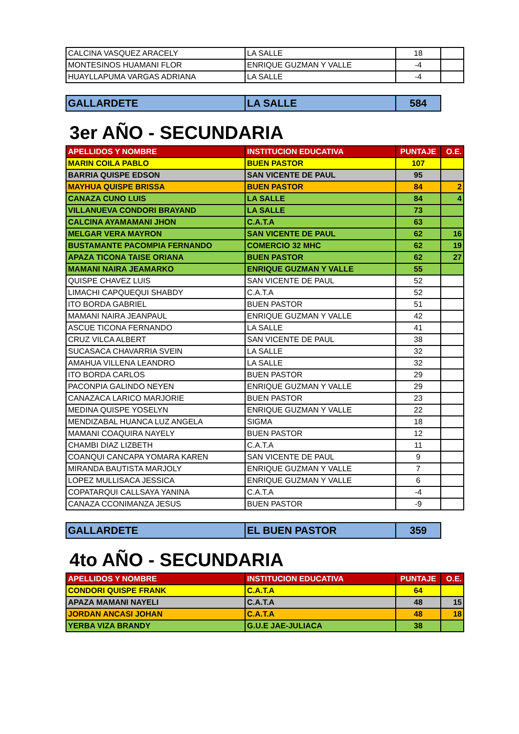| CALCINA VASQUEZ ARACELY | LA SALLE | 18 | |
| MONTESINOS HUAMANI FLOR | ENRIQUE GUZMAN Y VALLE | -4 | |
| HUAYLLAPUMA VARGAS ADRIANA | LA SALLE | -4 | |
| GALLARDETE | LA SALLE | 584 |
3er AÑO - SECUNDARIA
| APELLIDOS Y NOMBRE | INSTITUCION EDUCATIVA | PUNTAJE | O.E. |
| --- | --- | --- | --- |
| MARIN COILA PABLO | BUEN PASTOR | 107 | |
| BARRIA QUISPE EDSON | SAN VICENTE DE PAUL | 95 | |
| MAYHUA QUISPE BRISSA | BUEN PASTOR | 84 | 2 |
| CANAZA CUNO LUIS | LA SALLE | 84 | 4 |
| VILLANUEVA CONDORI BRAYAND | LA SALLE | 73 | |
| CALCINA AYAMAMANI JHON | C.A.T.A | 63 | |
| MELGAR VERA MAYRON | SAN VICENTE DE PAUL | 62 | 16 |
| BUSTAMANTE PACOMPIA FERNANDO | COMERCIO 32 MHC | 62 | 19 |
| APAZA TICONA TAISE ORIANA | BUEN PASTOR | 62 | 27 |
| MAMANI NAIRA JEAMARKO | ENRIQUE GUZMAN Y VALLE | 55 | |
| QUISPE CHAVEZ LUIS | SAN VICENTE DE PAUL | 52 | |
| LIMACHI CAPQUEQUI SHABDY | C.A.T.A | 52 | |
| ITO BORDA GABRIEL | BUEN PASTOR | 51 | |
| MAMANI NAIRA JEANPAUL | ENRIQUE GUZMAN Y VALLE | 42 | |
| ASCUE TICONA FERNANDO | LA SALLE | 41 | |
| CRUZ VILCA ALBERT | SAN VICENTE DE PAUL | 38 | |
| SUCASACA CHAVARRIA SVEIN | LA SALLE | 32 | |
| AMAHUA VILLENA LEANDRO | LA SALLE | 32 | |
| ITO BORDA CARLOS | BUEN PASTOR | 29 | |
| PACONPIA GALINDO NEYEN | ENRIQUE GUZMAN Y VALLE | 29 | |
| CANAZACA LARICO MARJORIE | BUEN PASTOR | 23 | |
| MEDINA QUISPE YOSELYN | ENRIQUE GUZMAN Y VALLE | 22 | |
| MENDIZABAL HUANCA LUZ ANGELA | SIGMA | 18 | |
| MAMANI COAQUIRA NAYELY | BUEN PASTOR | 12 | |
| CHAMBI DIAZ LIZBETH | C.A.T.A | 11 | |
| COANQUI CANCAPA YOMARA KAREN | SAN VICENTE DE PAUL | 9 | |
| MIRANDA BAUTISTA MARJOLY | ENRIQUE GUZMAN Y VALLE | 7 | |
| LOPEZ MULLISACA JESSICA | ENRIQUE GUZMAN Y VALLE | 6 | |
| COPATARQUI CALLSAYA YANINA | C.A.T.A | -4 | |
| CANAZA CCONIMANZA JESUS | BUEN PASTOR | -9 | |
| GALLARDETE | EL BUEN PASTOR | 359 |
4to AÑO - SECUNDARIA
| APELLIDOS Y NOMBRE | INSTITUCION EDUCATIVA | PUNTAJE | O.E. |
| --- | --- | --- | --- |
| CONDORI QUISPE FRANK | C.A.T.A | 64 | |
| APAZA MAMANI NAYELI | C.A.T.A | 48 | 15 |
| JORDAN ANCASI JOHAN | C.A.T.A | 48 | 18 |
| YERBA VIZA BRANDY | G.U.E JAE-JULIACA | 38 | |